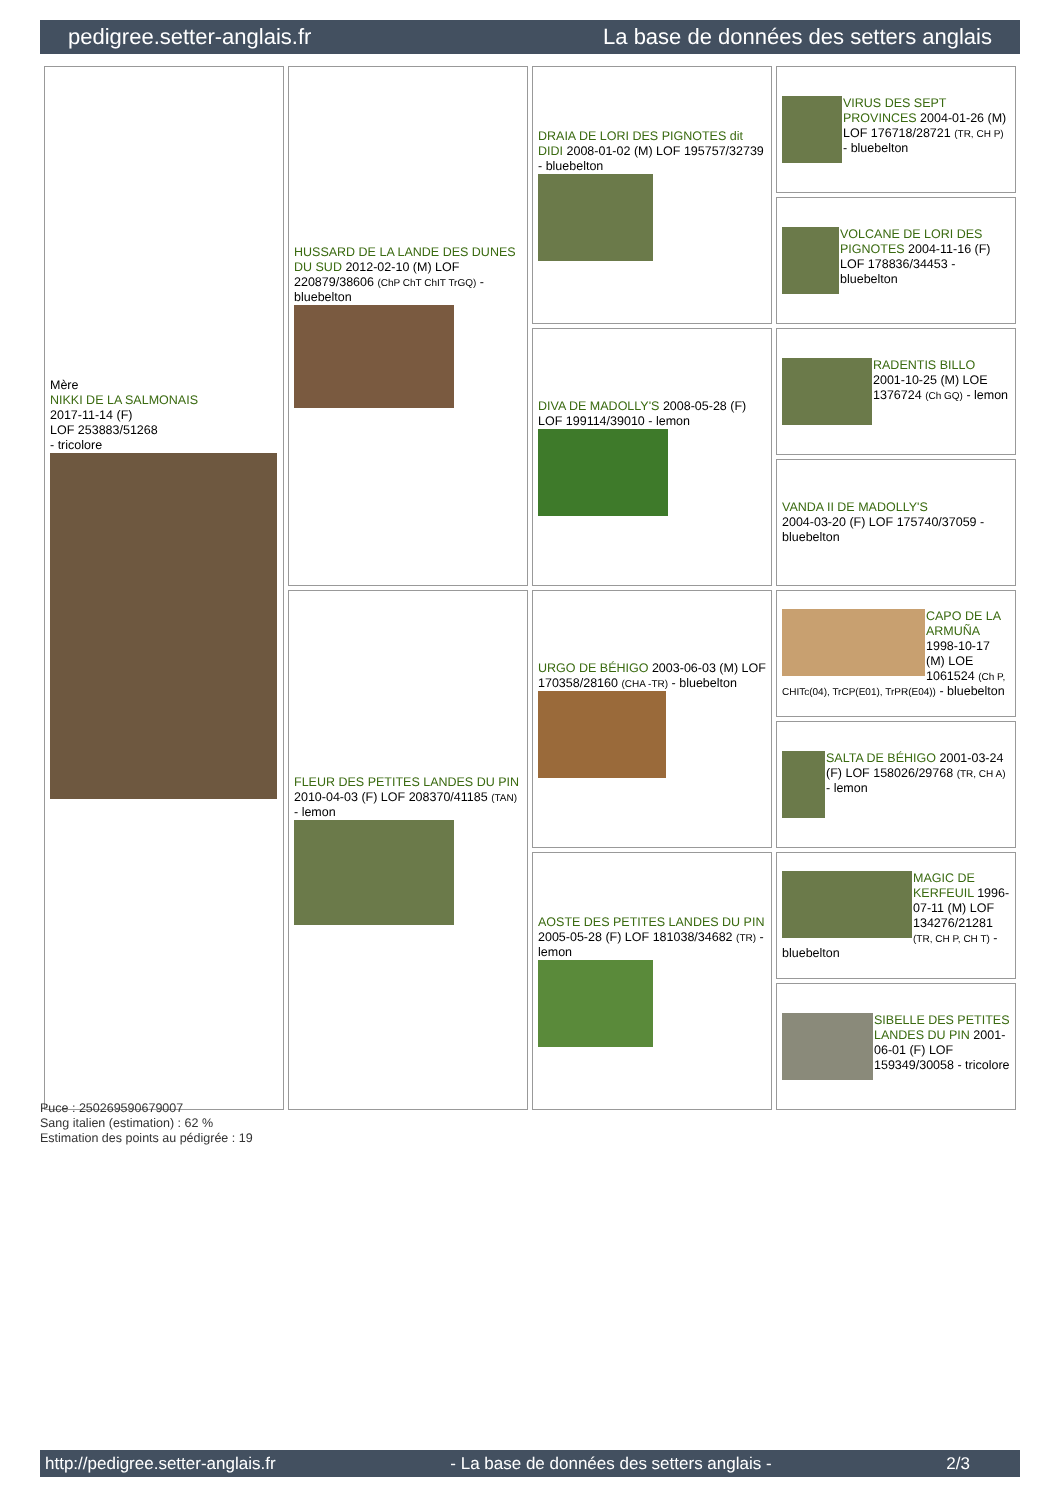pedigree.setter-anglais.fr La base de données des setters anglais
| Mère NIKKI DE LA SALMONAIS 2017-11-14 (F) LOF 253883/51268 - tricolore | HUSSARD DE LA LANDE DES DUNES DU SUD 2012-02-10 (M) LOF 220879/38606 (ChP ChT ChIT TrGQ) - bluebelton | DRAIA DE LORI DES PIGNOTES dit DIDI 2008-01-02 (M) LOF 195757/32739 - bluebelton | VIRUS DES SEPT PROVINCES 2004-01-26 (M) LOF 176718/28721 (TR, CH P) - bluebelton |
| | | | VOLCANE DE LORI DES PIGNOTES 2004-11-16 (F) LOF 178836/34453 - bluebelton |
| | | DIVA DE MADOLLY'S 2008-05-28 (F) LOF 199114/39010 - lemon | RADENTIS BILLO 2001-10-25 (M) LOE 1376724 (Ch GQ) - lemon |
| | | | VANDA II DE MADOLLY'S 2004-03-20 (F) LOF 175740/37059 - bluebelton |
| | FLEUR DES PETITES LANDES DU PIN 2010-04-03 (F) LOF 208370/41185 (TAN) - lemon | URGO DE BÉHIGO 2003-06-03 (M) LOF 170358/28160 (CHA -TR) - bluebelton | CAPO DE LA ARMUÑA 1998-10-17 (M) LOE 1061524 (Ch P, CHITc(04), TrCP(E01), TrPR(E04)) - bluebelton |
| | | | SALTA DE BÉHIGO 2001-03-24 (F) LOF 158026/29768 (TR, CH A) - lemon |
| | | AOSTE DES PETITES LANDES DU PIN 2005-05-28 (F) LOF 181038/34682 (TR) - lemon | MAGIC DE KERFEUIL 1996-07-11 (M) LOF 134276/21281 (TR, CH P, CH T) - bluebelton |
| | | | SIBELLE DES PETITES LANDES DU PIN 2001-06-01 (F) LOF 159349/30058 - tricolore |
Puce : 250269590679007
Sang italien (estimation) : 62 %
Estimation des points au pédigrée : 19
http://pedigree.setter-anglais.fr - La base de données des setters anglais - 2/3